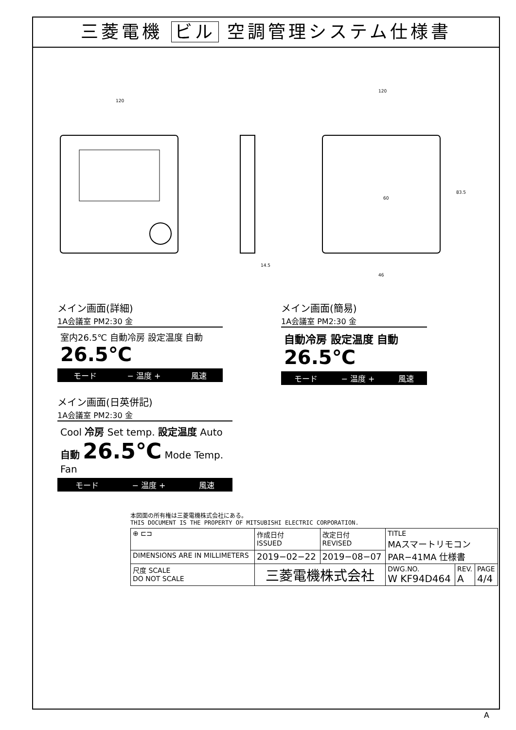三菱電機 ビル 空調管理システム仕様書
120
120
14.5
46
60
83.5
メイン画面(詳細)
1A会議室 PM2:30 金
室内26.5℃ 自動冷房 設定温度 自動 26.5℃
モード − 温度 + 風速
メイン画面(簡易)
1A会議室 PM2:30 金
自動冷房 設定温度 自動 26.5℃
モード − 温度 + 風速
メイン画面(日英併記)
1A会議室 PM2:30 金
Cool 冷房 Set temp. 設定温度 Auto 自動 26.5℃ Mode Temp. Fan
モード − 温度 + 風速
本図面の所有権は三菱電機株式会社にある。
THIS DOCUMENT IS THE PROPERTY OF MITSUBISHI ELECTRIC CORPORATION.
| ⊕ ⊏⊐ | 作成日付 ISSUED | 改定日付 REVISED | TITLE MAスマートリモコン PAR−41MA 仕様書 | | |
| DIMENSIONS ARE IN MILLIMETERS | 2019−02−22 | 2019−08−07 | | | |
| 尺度 SCALE DO NOT SCALE | 三菱電機株式会社 | | DWG.NO. W KF94D464 | REV. A | PAGE 4/4 |
A